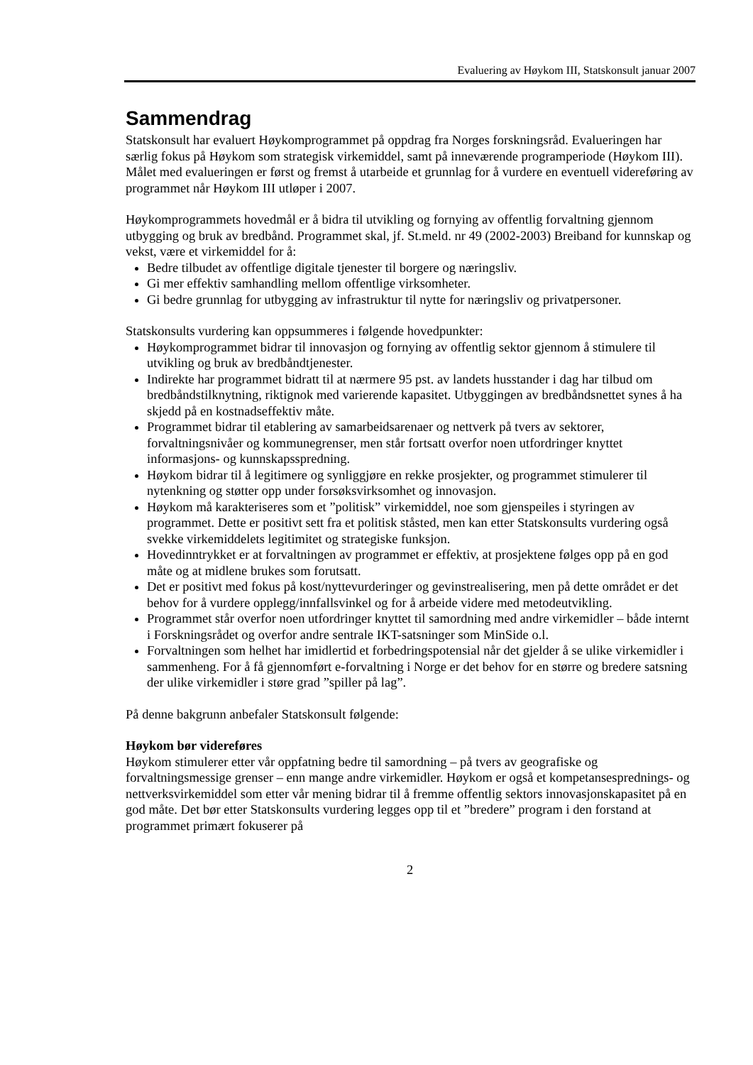Evaluering av Høykom III, Statskonsult januar 2007
Sammendrag
Statskonsult har evaluert Høykomprogrammet på oppdrag fra Norges forskningsråd. Evalueringen har særlig fokus på Høykom som strategisk virkemiddel, samt på inneværende programperiode (Høykom III). Målet med evalueringen er først og fremst å utarbeide et grunnlag for å vurdere en eventuell videreføring av programmet når Høykom III utløper i 2007.
Høykomprogrammets hovedmål er å bidra til utvikling og fornying av offentlig forvaltning gjennom utbygging og bruk av bredbånd. Programmet skal, jf. St.meld. nr 49 (2002-2003) Breiband for kunnskap og vekst, være et virkemiddel for å:
Bedre tilbudet av offentlige digitale tjenester til borgere og næringsliv.
Gi mer effektiv samhandling mellom offentlige virksomheter.
Gi bedre grunnlag for utbygging av infrastruktur til nytte for næringsliv og privatpersoner.
Statskonsults vurdering kan oppsummeres i følgende hovedpunkter:
Høykomprogrammet bidrar til innovasjon og fornying av offentlig sektor gjennom å stimulere til utvikling og bruk av bredbåndtjenester.
Indirekte har programmet bidratt til at nærmere 95 pst. av landets husstander i dag har tilbud om bredbåndstilknytning, riktignok med varierende kapasitet. Utbyggingen av bredbåndsnettet synes å ha skjedd på en kostnadseffektiv måte.
Programmet bidrar til etablering av samarbeidsarenaer og nettverk på tvers av sektorer, forvaltningsnivåer og kommunegrenser, men står fortsatt overfor noen utfordringer knyttet informasjons- og kunnskapsspredning.
Høykom bidrar til å legitimere og synliggjøre en rekke prosjekter, og programmet stimulerer til nytenkning og støtter opp under forsøksvirksomhet og innovasjon.
Høykom må karakteriseres som et ”politisk” virkemiddel, noe som gjenspeiles i styringen av programmet. Dette er positivt sett fra et politisk ståsted, men kan etter Statskonsults vurdering også svekke virkemiddelets legitimitet og strategiske funksjon.
Hovedinntrykket er at forvaltningen av programmet er effektiv, at prosjektene følges opp på en god måte og at midlene brukes som forutsatt.
Det er positivt med fokus på kost/nyttevurderinger og gevinstrealisering, men på dette området er det behov for å vurdere opplegg/innfallsvinkel og for å arbeide videre med metodeutvikling.
Programmet står overfor noen utfordringer knyttet til samordning med andre virkemidler – både internt i Forskningsrådet og overfor andre sentrale IKT-satsninger som MinSide o.l.
Forvaltningen som helhet har imidlertid et forbedringspotensial når det gjelder å se ulike virkemidler i sammenheng. For å få gjennomført e-forvaltning i Norge er det behov for en større og bredere satsning der ulike virkemidler i støre grad ”spiller på lag”.
På denne bakgrunn anbefaler Statskonsult følgende:
Høykom bør videreføres
Høykom stimulerer etter vår oppfatning bedre til samordning – på tvers av geografiske og forvaltningsmessige grenser – enn mange andre virkemidler. Høykom er også et kompetansesprednings- og nettverksvirkemiddel som etter vår mening bidrar til å fremme offentlig sektors innovasjonskapasitet på en god måte. Det bør etter Statskonsults vurdering legges opp til et ”bredere” program i den forstand at programmet primært fokuserer på
2